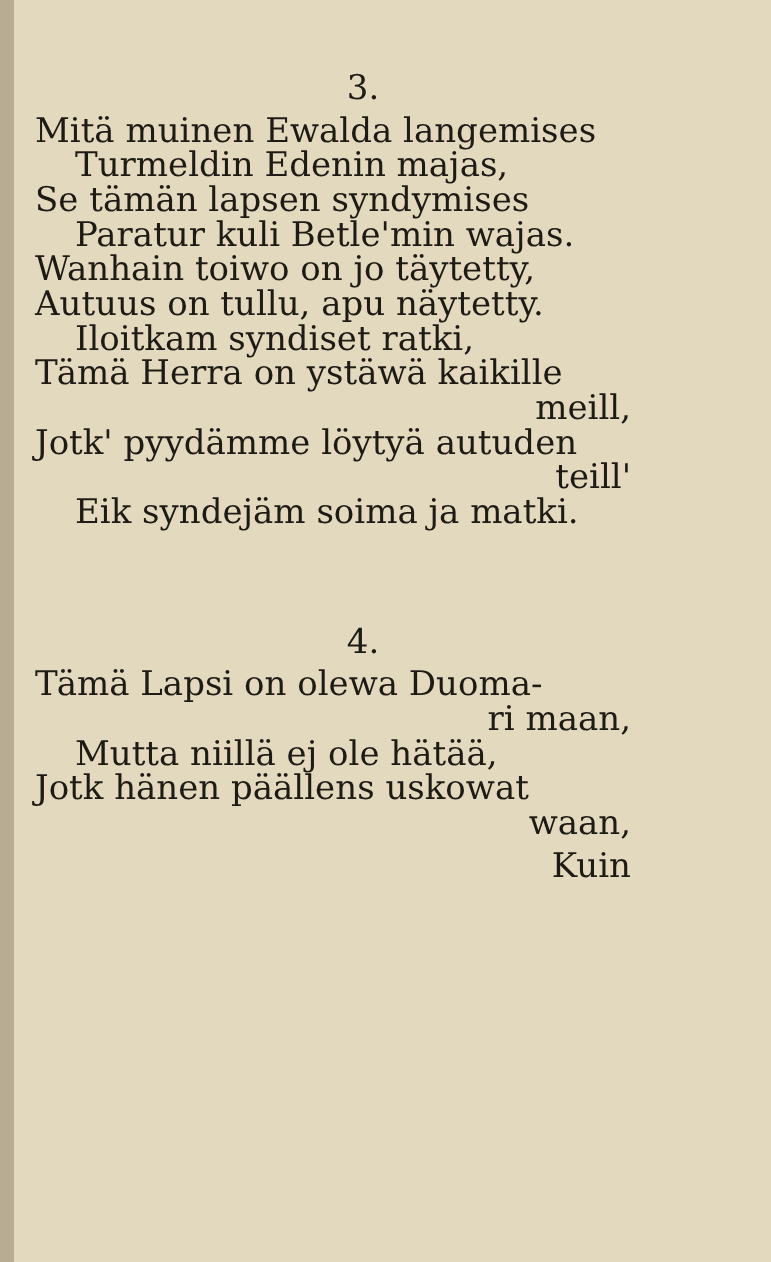3.
Mitä muinen Ewalda langemises
Turmeldin Edenin majas,
Se tämän lapsen syndymises
Paratur kuli Betle'min wajas.
Wanhain toiwo on jo täytetty,
Autuus on tullu, apu näytetty.
Iloitkam syndiset ratki,
Tämä Herra on ystäwä kaikille
meill,
Jotk' pyydämme löytyä autuden
teill'
Eik syndejäm soima ja matki.
4.
Tämä Lapsi on olewa Duoma-
ri maan,
Mutta niillä ej ole hätää,
Jotk hänen päällens uskowat
waan,
Kuin